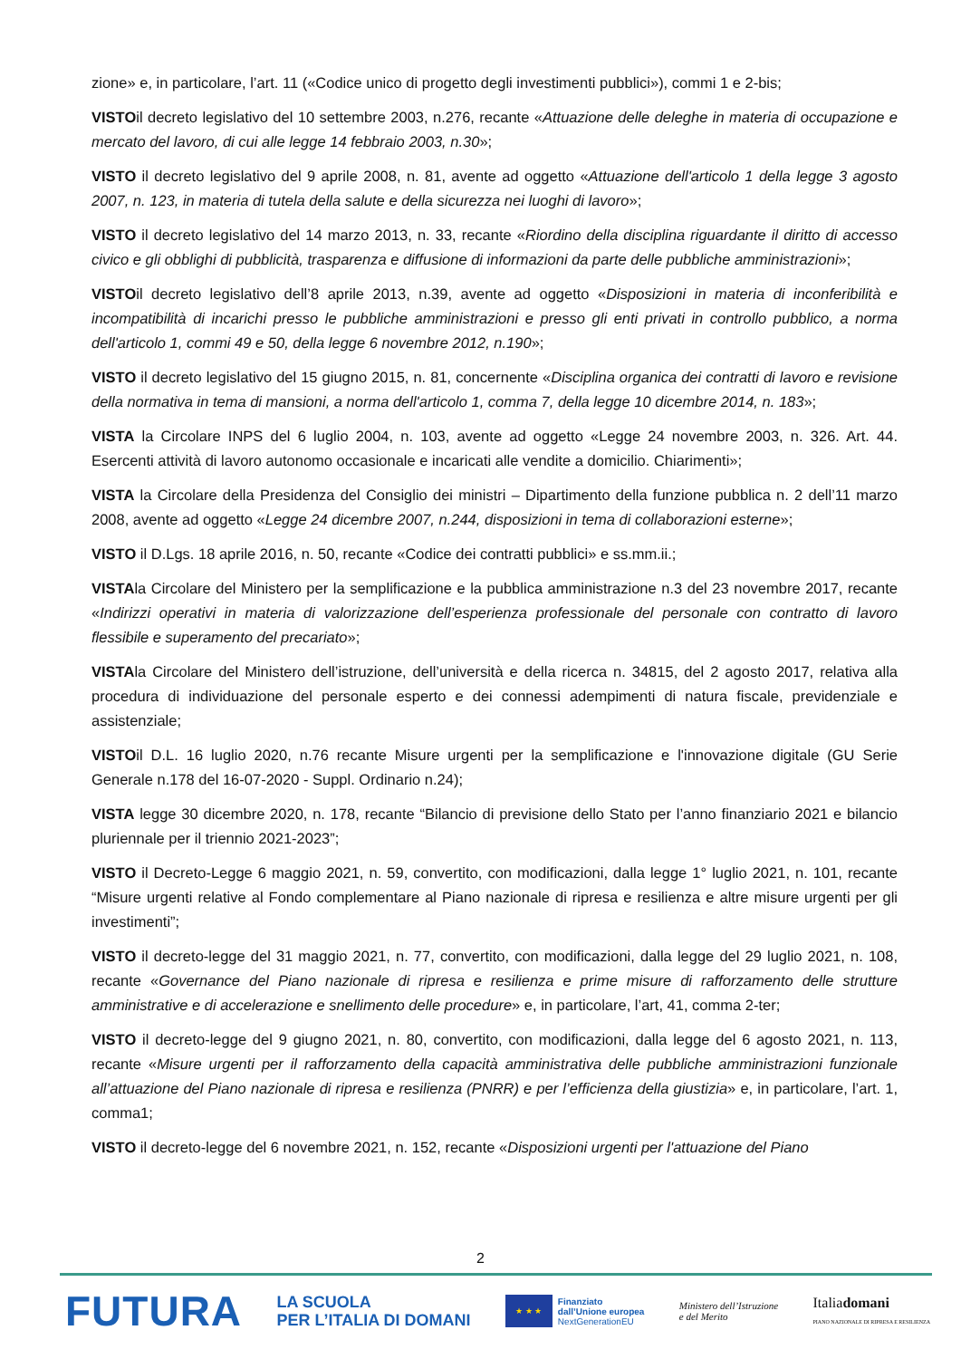zione» e, in particolare, l’art. 11 («Codice unico di progetto degli investimenti pubblici»), commi 1 e 2-bis;
VISTOil decreto legislativo del 10 settembre 2003, n.276, recante «Attuazione delle deleghe in materia di occupazione e mercato del lavoro, di cui alle legge 14 febbraio 2003, n.30»;
VISTO il decreto legislativo del 9 aprile 2008, n. 81, avente ad oggetto «Attuazione dell'articolo 1 della legge 3 agosto 2007, n. 123, in materia di tutela della salute e della sicurezza nei luoghi di lavoro»;
VISTO il decreto legislativo del 14 marzo 2013, n. 33, recante «Riordino della disciplina riguardante il diritto di accesso civico e gli obblighi di pubblicità, trasparenza e diffusione di informazioni da parte delle pubbliche amministrazioni»;
VISTOil decreto legislativo dell’8 aprile 2013, n.39, avente ad oggetto «Disposizioni in materia di inconferibilità e incompatibilità di incarichi presso le pubbliche amministrazioni e presso gli enti privati in controllo pubblico, a norma dell'articolo 1, commi 49 e 50, della legge 6 novembre 2012, n.190»;
VISTO il decreto legislativo del 15 giugno 2015, n. 81, concernente «Disciplina organica dei contratti di lavoro e revisione della normativa in tema di mansioni, a norma dell'articolo 1, comma 7, della legge 10 dicembre 2014, n. 183»;
VISTA la Circolare INPS del 6 luglio 2004, n. 103, avente ad oggetto «Legge 24 novembre 2003, n. 326. Art. 44. Esercenti attività di lavoro autonomo occasionale e incaricati alle vendite a domicilio. Chiarimenti»;
VISTA la Circolare della Presidenza del Consiglio dei ministri – Dipartimento della funzione pubblica n. 2 dell’11 marzo 2008, avente ad oggetto «Legge 24 dicembre 2007, n.244, disposizioni in tema di collaborazioni esterne»;
VISTO il D.Lgs. 18 aprile 2016, n. 50, recante «Codice dei contratti pubblici» e ss.mm.ii.;
VISTAla Circolare del Ministero per la semplificazione e la pubblica amministrazione n.3 del 23 novembre 2017, recante «Indirizzi operativi in materia di valorizzazione dell’esperienza professionale del personale con contratto di lavoro flessibile e superamento del precariato»;
VISTAla Circolare del Ministero dell’istruzione, dell’università e della ricerca n. 34815, del 2 agosto 2017, relativa alla procedura di individuazione del personale esperto e dei connessi adempimenti di natura fiscale, previdenziale e assistenziale;
VISTOil D.L. 16 luglio 2020, n.76 recante Misure urgenti per la semplificazione e l'innovazione digitale (GU Serie Generale n.178 del 16-07-2020 - Suppl. Ordinario n.24);
VISTA legge 30 dicembre 2020, n. 178, recante “Bilancio di previsione dello Stato per l’anno finanziario 2021 e bilancio pluriennale per il triennio 2021-2023”;
VISTO il Decreto-Legge 6 maggio 2021, n. 59, convertito, con modificazioni, dalla legge 1° luglio 2021, n. 101, recante “Misure urgenti relative al Fondo complementare al Piano nazionale di ripresa e resilienza e altre misure urgenti per gli investimenti”;
VISTO il decreto-legge del 31 maggio 2021, n. 77, convertito, con modificazioni, dalla legge del 29 luglio 2021, n. 108, recante «Governance del Piano nazionale di ripresa e resilienza e prime misure di rafforzamento delle strutture amministrative e di accelerazione e snellimento delle procedure» e, in particolare, l’art, 41, comma 2-ter;
VISTO il decreto-legge del 9 giugno 2021, n. 80, convertito, con modificazioni, dalla legge del 6 agosto 2021, n. 113, recante «Misure urgenti per il rafforzamento della capacità amministrativa delle pubbliche amministrazioni funzionale all’attuazione del Piano nazionale di ripresa e resilienza (PNRR) e per l’efficienza della giustizia» e, in particolare, l’art. 1, comma1;
VISTO il decreto-legge del 6 novembre 2021, n. 152, recante «Disposizioni urgenti per l'attuazione del Piano
2
FUTURA
LA SCUOLA
PER L’ITALIA DI DOMANI
★ ★ ★
Finanziato
dall’Unione europea
NextGenerationEU
Ministero dell’Istruzione
e del Merito
Italiadomani
PIANO NAZIONALE DI RIPRESA E RESILIENZA